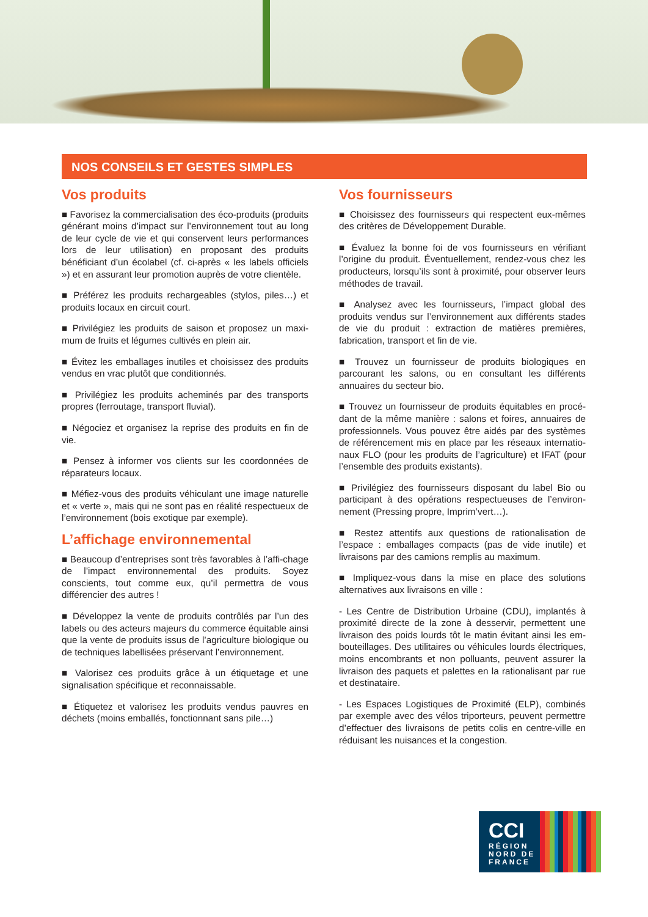NOS CONSEILS ET GESTES SIMPLES
Vos produits
■ Favorisez la commercialisation des éco-produits (produits générant moins d’impact sur l’environnement tout au long de leur cycle de vie et qui conservent leurs performances lors de leur utilisation) en proposant des produits bénéficiant d’un écolabel (cf. ci-après « les labels officiels ») et en assurant leur promotion auprès de votre clientèle.
■ Préférez les produits rechargeables (stylos, piles…) et produits locaux en circuit court.
■ Privilégiez les produits de saison et proposez un maxi-mum de fruits et légumes cultivés en plein air.
■ Évitez les emballages inutiles et choisissez des produits vendus en vrac plutôt que conditionnés.
■ Privilégiez les produits acheminés par des transports propres (ferroutage, transport fluvial).
■ Négociez et organisez la reprise des produits en fin de vie.
■ Pensez à informer vos clients sur les coordonnées de réparateurs locaux.
■ Méfiez-vous des produits véhiculant une image naturelle et « verte », mais qui ne sont pas en réalité respectueux de l’environnement (bois exotique par exemple).
L’affichage environnemental
■ Beaucoup d’entreprises sont très favorables à l’affi-chage de l’impact environnemental des produits. Soyez conscients, tout comme eux, qu’il permettra de vous différencier des autres !
■ Développez la vente de produits contrôlés par l’un des labels ou des acteurs majeurs du commerce équitable ainsi que la vente de produits issus de l’agriculture biologique ou de techniques labellisées préservant l’environnement.
■ Valorisez ces produits grâce à un étiquetage et une signalisation spécifique et reconnaissable.
■ Étiquetez et valorisez les produits vendus pauvres en déchets (moins emballés, fonctionnant sans pile…)
Vos fournisseurs
■ Choisissez des fournisseurs qui respectent eux-mêmes des critères de Développement Durable.
■ Évaluez la bonne foi de vos fournisseurs en vérifiant l’origine du produit. Éventuellement, rendez-vous chez les producteurs, lorsqu’ils sont à proximité, pour observer leurs méthodes de travail.
■ Analysez avec les fournisseurs, l’impact global des produits vendus sur l’environnement aux différents stades de vie du produit : extraction de matières premières, fabrication, transport et fin de vie.
■ Trouvez un fournisseur de produits biologiques en parcourant les salons, ou en consultant les différents annuaires du secteur bio.
■ Trouvez un fournisseur de produits équitables en procé-dant de la même manière : salons et foires, annuaires de professionnels. Vous pouvez être aidés par des systèmes de référencement mis en place par les réseaux internatio-naux FLO (pour les produits de l’agriculture) et IFAT (pour l’ensemble des produits existants).
■ Privilégiez des fournisseurs disposant du label Bio ou participant à des opérations respectueuses de l’environ-nement (Pressing propre, Imprim’vert…).
■ Restez attentifs aux questions de rationalisation de l’espace : emballages compacts (pas de vide inutile) et livraisons par des camions remplis au maximum.
■ Impliquez-vous dans la mise en place des solutions alternatives aux livraisons en ville :
- Les Centre de Distribution Urbaine (CDU), implantés à proximité directe de la zone à desservir, permettent une livraison des poids lourds tôt le matin évitant ainsi les em-bouteillages. Des utilitaires ou véhicules lourds électriques, moins encombrants et non polluants, peuvent assurer la livraison des paquets et palettes en la rationalisant par rue et destinataire.
- Les Espaces Logistiques de Proximité (ELP), combinés par exemple avec des vélos triporteurs, peuvent permettre d’effectuer des livraisons de petits colis en centre-ville en réduisant les nuisances et la congestion.
CCI
RÉGION
NORD DE
FRANCE